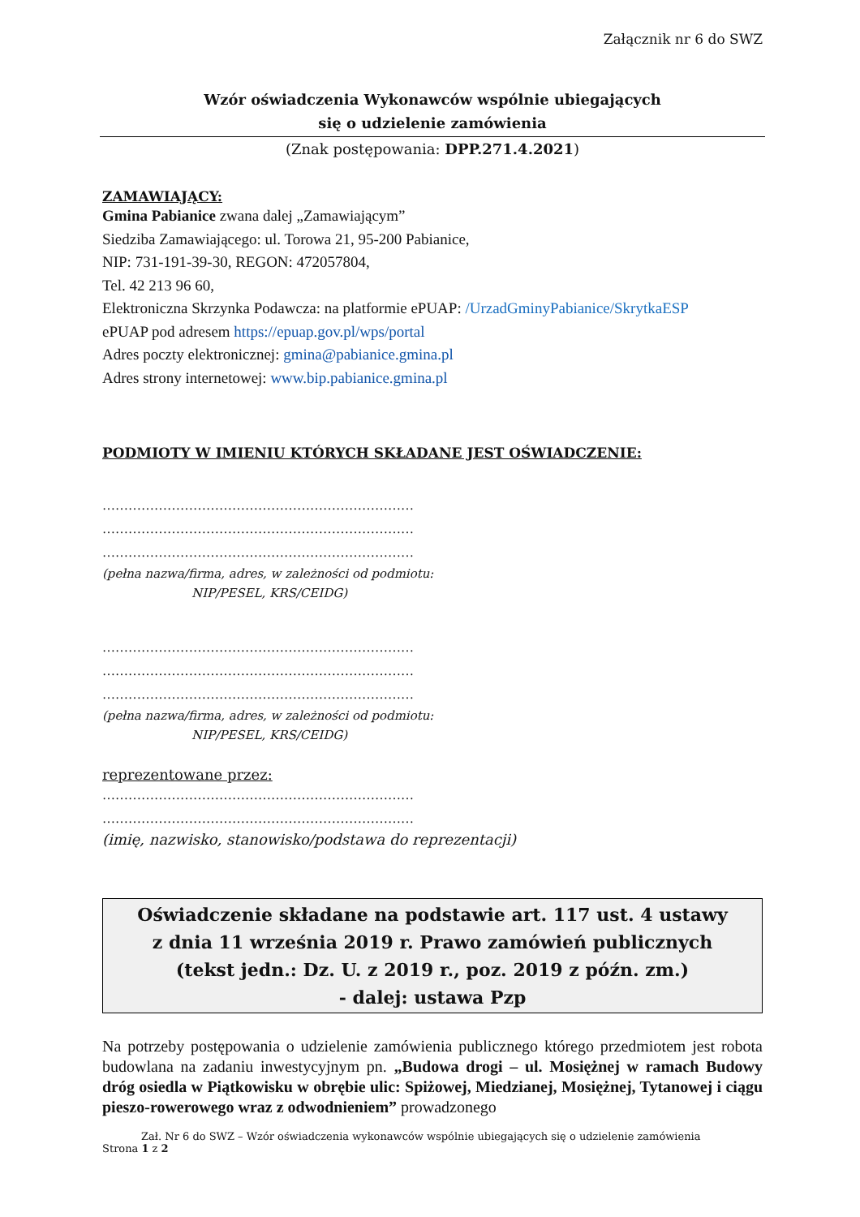Załącznik nr 6 do SWZ
Wzór oświadczenia Wykonawców wspólnie ubiegających
się o udzielenie zamówienia
(Znak postępowania: DPP.271.4.2021)
ZAMAWIAJĄCY:
Gmina Pabianice zwana dalej „Zamawiającym”
Siedziba Zamawiającego: ul. Torowa 21, 95-200 Pabianice,
NIP: 731-191-39-30, REGON: 472057804,
Tel. 42 213 96 60,
Elektroniczna Skrzynka Podawcza: na platformie ePUAP: /UrzadGminyPabianice/SkrytkaESP
ePUAP pod adresem https://epuap.gov.pl/wps/portal
Adres poczty elektronicznej: gmina@pabianice.gmina.pl
Adres strony internetowej: www.bip.pabianice.gmina.pl
PODMIOTY W IMIENIU KTÓRYCH SKŁADANE JEST OŚWIADCZENIE:
………………………………………………………………
………………………………………………………………
………………………………………………………………
(pełna nazwa/firma, adres, w zależności od podmiotu:
NIP/PESEL, KRS/CEIDG)
………………………………………………………………
………………………………………………………………
………………………………………………………………
(pełna nazwa/firma, adres, w zależności od podmiotu:
NIP/PESEL, KRS/CEIDG)
reprezentowane przez:
………………………………………………………………
………………………………………………………………
(imię, nazwisko, stanowisko/podstawa do reprezentacji)
Oświadczenie składane na podstawie art. 117 ust. 4 ustawy
z dnia 11 września 2019 r. Prawo zamówień publicznych
(tekst jedn.: Dz. U. z 2019 r., poz. 2019 z późn. zm.)
- dalej: ustawa Pzp
Na potrzeby postępowania o udzielenie zamówienia publicznego którego przedmiotem jest robota budowlana na zadaniu inwestycyjnym pn. „Budowa drogi – ul. Mosiężnej w ramach Budowy dróg osiedla w Piątkowisku w obrębie ulic: Spiżowej, Miedzianej, Mosiężnej, Tytanowej i ciągu pieszo-rowerowego wraz z odwodnieniem” prowadzonego
Zał. Nr 6 do SWZ – Wzór oświadczenia wykonawców wspólnie ubiegających się o udzielenie zamówienia
Strona 1 z 2